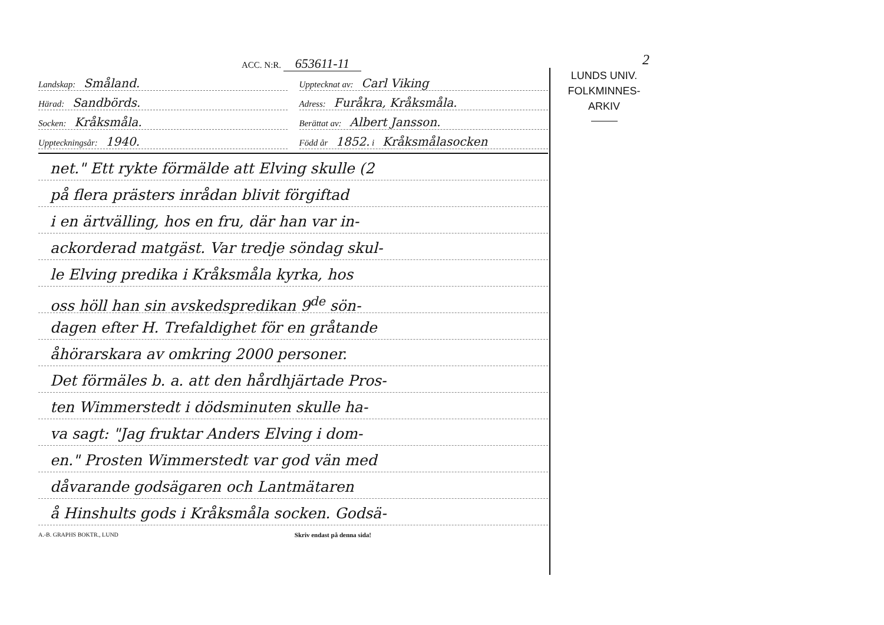2
ACC. N:R. 653611-11
Landskap: Småland.
Upptecknat av: Carl Viking
Härad: Sandbörds.
Adress: Furåkra, Kråksmåla.
Socken: Kråksmåla.
Berättat av: Albert Jansson.
Uppteckningsår: 1940.
Född år 1852. i Kråksmålasocken
net." Ett rykte förmälde att Elving skulle (2
på flera prästers inrådan blivit förgiftad
i en ärtvälling, hos en fru, där han var in-
ackorderad matgäst. Var tredje söndag skul-
le Elving predika i Kråksmåla kyrka, hos
oss höll han sin avskedspredikan 9<sup>de</sup> sön-
dagen efter H. Trefaldighet för en gråtande
åhörarskara av omkring 2000 personer.
Det förmäles b. a. att den hårdhjärtade Pros-
ten Wimmerstedt i dödsminuten skulle ha-
va sagt: "Jag fruktar Anders Elving i dom-
en." Prosten Wimmerstedt var god vän med
dåvarande godsägaren och Lantmätaren
å Hinshults gods i Kråksmåla socken. Godsä-
A.-B. GRAPHS BOKTR., LUND Skriv endast på denna sida!
LUNDS UNIV.
FOLKMINNES-
ARKIV